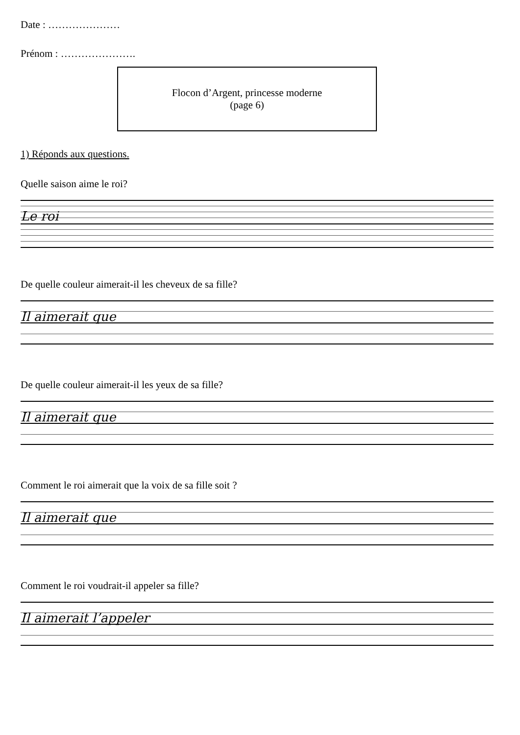Date : …………………
Prénom : ………………….
Flocon d’Argent, princesse moderne
(page 6)
1) Réponds aux questions.
Quelle saison aime le roi?
Le roi
De quelle couleur aimerait-il les cheveux de sa fille?
Il aimerait que
De quelle couleur aimerait-il les yeux de sa fille?
Il aimerait que
Comment le roi aimerait que la voix de sa fille soit ?
Il aimerait que
Comment le roi voudrait-il appeler sa fille?
Il aimerait l’appeler